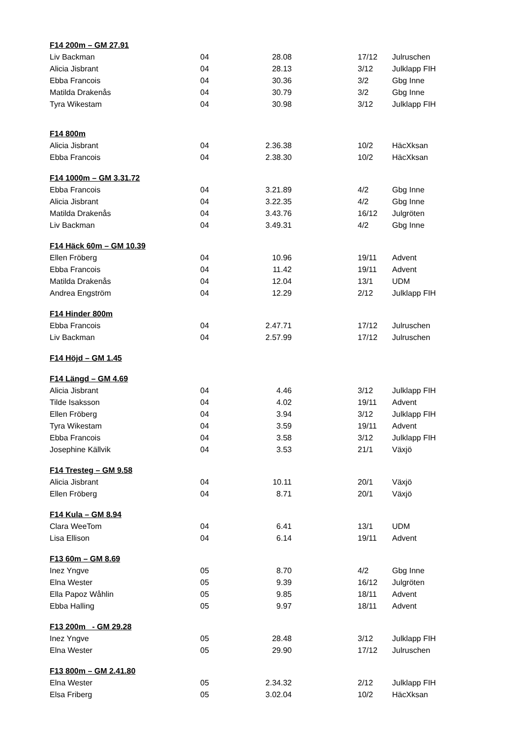| F14 200m – GM 27.91 | | | | | |
| --- | --- | --- | --- | --- | --- |
| Liv Backman | 04 | 28.08 | | 17/12 | Julruschen |
| Alicia Jisbrant | 04 | 28.13 | | 3/12 | Julklapp FIH |
| Ebba Francois | 04 | 30.36 | | 3/2 | Gbg Inne |
| Matilda Drakenås | 04 | 30.79 | | 3/2 | Gbg Inne |
| Tyra Wikestam | 04 | 30.98 | | 3/12 | Julklapp FIH |
| F14 800m | | | | | |
| Alicia Jisbrant | 04 | 2.36.38 | | 10/2 | HäcXksan |
| Ebba Francois | 04 | 2.38.30 | | 10/2 | HäcXksan |
| F14 1000m – GM 3.31.72 | | | | | |
| Ebba Francois | 04 | 3.21.89 | | 4/2 | Gbg Inne |
| Alicia Jisbrant | 04 | 3.22.35 | | 4/2 | Gbg Inne |
| Matilda Drakenås | 04 | 3.43.76 | | 16/12 | Julgröten |
| Liv Backman | 04 | 3.49.31 | | 4/2 | Gbg Inne |
| F14 Häck 60m – GM 10.39 | | | | | |
| Ellen Fröberg | 04 | 10.96 | | 19/11 | Advent |
| Ebba Francois | 04 | 11.42 | | 19/11 | Advent |
| Matilda Drakenås | 04 | 12.04 | | 13/1 | UDM |
| Andrea Engström | 04 | 12.29 | | 2/12 | Julklapp FIH |
| F14 Hinder 800m | | | | | |
| Ebba Francois | 04 | 2.47.71 | | 17/12 | Julruschen |
| Liv Backman | 04 | 2.57.99 | | 17/12 | Julruschen |
| F14 Höjd – GM 1.45 | | | | | |
| F14 Längd – GM 4.69 | | | | | |
| Alicia Jisbrant | 04 | 4.46 | | 3/12 | Julklapp FIH |
| Tilde Isaksson | 04 | 4.02 | | 19/11 | Advent |
| Ellen Fröberg | 04 | 3.94 | | 3/12 | Julklapp FIH |
| Tyra Wikestam | 04 | 3.59 | | 19/11 | Advent |
| Ebba Francois | 04 | 3.58 | | 3/12 | Julklapp FIH |
| Josephine Källvik | 04 | 3.53 | | 21/1 | Växjö |
| F14 Tresteg – GM 9.58 | | | | | |
| Alicia Jisbrant | 04 | 10.11 | | 20/1 | Växjö |
| Ellen Fröberg | 04 | 8.71 | | 20/1 | Växjö |
| F14 Kula – GM 8.94 | | | | | |
| Clara WeeTom | 04 | 6.41 | | 13/1 | UDM |
| Lisa Ellison | 04 | 6.14 | | 19/11 | Advent |
| F13 60m – GM 8.69 | | | | | |
| Inez Yngve | 05 | 8.70 | | 4/2 | Gbg Inne |
| Elna Wester | 05 | 9.39 | | 16/12 | Julgröten |
| Ella Papoz Wåhlin | 05 | 9.85 | | 18/11 | Advent |
| Ebba Halling | 05 | 9.97 | | 18/11 | Advent |
| F13 200m - GM 29.28 | | | | | |
| Inez Yngve | 05 | 28.48 | | 3/12 | Julklapp FIH |
| Elna Wester | 05 | 29.90 | | 17/12 | Julruschen |
| F13 800m – GM 2.41.80 | | | | | |
| Elna Wester | 05 | 2.34.32 | | 2/12 | Julklapp FIH |
| Elsa Friberg | 05 | 3.02.04 | | 10/2 | HäcXksan |